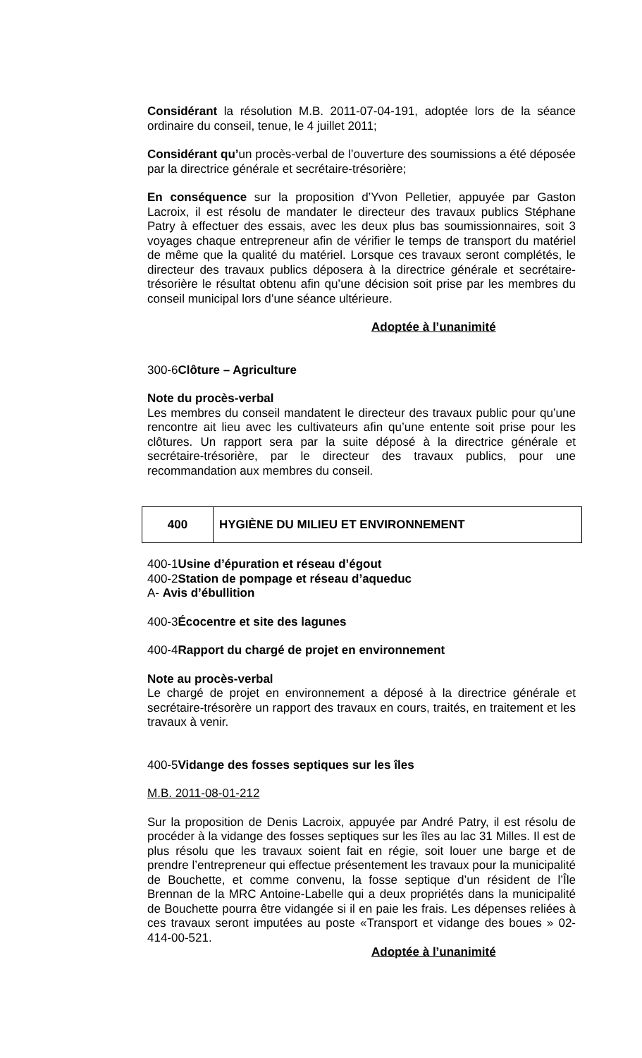Considérant la résolution M.B. 2011-07-04-191, adoptée lors de la séance ordinaire du conseil, tenue, le 4 juillet 2011;
Considérant qu’un procès-verbal de l’ouverture des soumissions a été déposée par la directrice générale et secrétaire-trésorière;
En conséquence sur la proposition d’Yvon Pelletier, appuyée par Gaston Lacroix, il est résolu de mandater le directeur des travaux publics Stéphane Patry à effectuer des essais, avec les deux plus bas soumissionnaires, soit 3 voyages chaque entrepreneur afin de vérifier le temps de transport du matériel de même que la qualité du matériel. Lorsque ces travaux seront complétés, le directeur des travaux publics déposera à la directrice générale et secrétaire-trésorière le résultat obtenu afin qu’une décision soit prise par les membres du conseil municipal lors d’une séance ultérieure.
Adoptée à l’unanimité
300-6Clôture – Agriculture
Note du procès-verbal
Les membres du conseil mandatent le directeur des travaux public pour qu’une rencontre ait lieu avec les cultivateurs afin qu’une entente soit prise pour les clôtures. Un rapport sera par la suite déposé à la directrice générale et secrétaire-trésorière, par le directeur des travaux publics, pour une recommandation aux membres du conseil.
| 400 | HYGIÈNE DU MILIEU ET ENVIRONNEMENT |
400-1Usine d’épuration et réseau d’égout
400-2Station de pompage et réseau d’aqueduc
A- Avis d’ébullition
400-3Écocentre et site des lagunes
400-4Rapport du chargé de projet en environnement
Note au procès-verbal
Le chargé de projet en environnement a déposé à la directrice générale et secrétaire-trésorère un rapport des travaux en cours, traités, en traitement et les travaux à venir.
400-5Vidange des fosses septiques sur les îles
M.B. 2011-08-01-212
Sur la proposition de Denis Lacroix, appuyée par André Patry, il est résolu de procéder à la vidange des fosses septiques sur les îles au lac 31 Milles. Il est de plus résolu que les travaux soient fait en régie, soit louer une barge et de prendre l’entrepreneur qui effectue présentement les travaux pour la municipalité de Bouchette, et comme convenu, la fosse septique d’un résident de l’Île Brennan de la MRC Antoine-Labelle qui a deux propriétés dans la municipalité de Bouchette pourra être vidangée si il en paie les frais. Les dépenses reliées à ces travaux seront imputées au poste «Transport et vidange des boues » 02-414-00-521.
Adoptée à l’unanimité